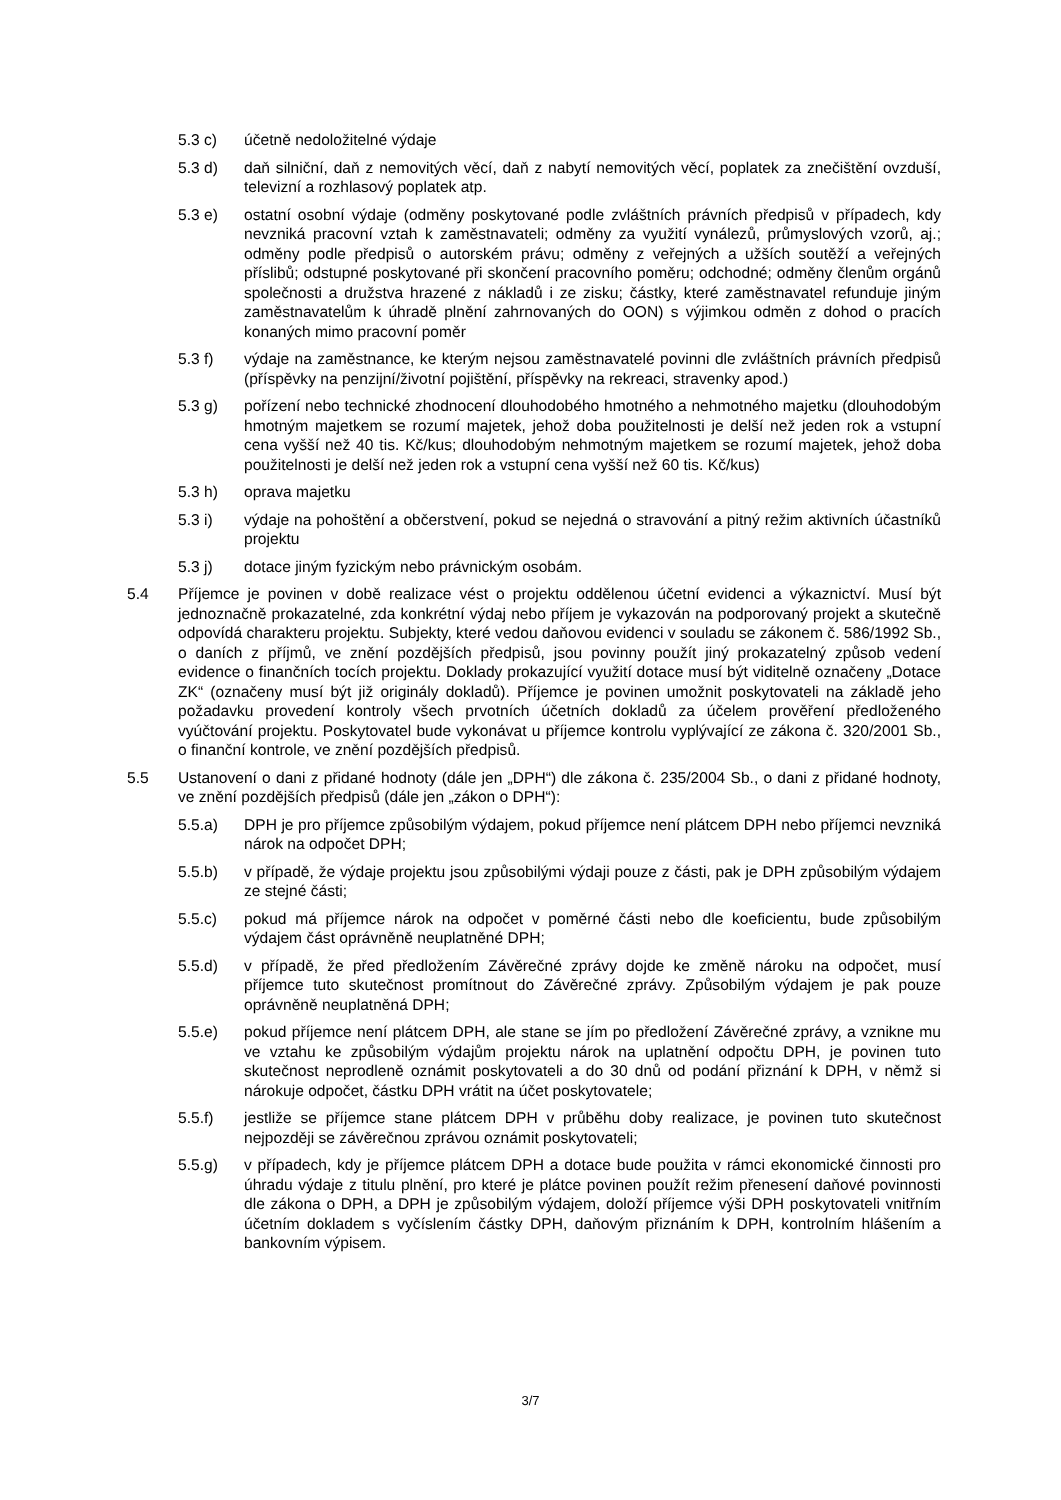5.3 c) účetně nedoložitelné výdaje
5.3 d) daň silniční, daň z nemovitých věcí, daň z nabytí nemovitých věcí, poplatek za znečištění ovzduší, televizní a rozhlasový poplatek atp.
5.3 e) ostatní osobní výdaje (odměny poskytované podle zvláštních právních předpisů v případech, kdy nevzniká pracovní vztah k zaměstnavateli; odměny za využití vynálezů, průmyslových vzorů, aj.; odměny podle předpisů o autorském právu; odměny z veřejných a užších soutěží a veřejných příslibů; odstupné poskytované při skončení pracovního poměru; odchodné; odměny členům orgánů společnosti a družstva hrazené z nákladů i ze zisku; částky, které zaměstnavatel refunduje jiným zaměstnavatelům k úhradě plnění zahrnovaných do OON) s výjimkou odměn z dohod o pracích konaných mimo pracovní poměr
5.3 f) výdaje na zaměstnance, ke kterým nejsou zaměstnavatelé povinni dle zvláštních právních předpisů (příspěvky na penzijní/životní pojištění, příspěvky na rekreaci, stravenky apod.)
5.3 g) pořízení nebo technické zhodnocení dlouhodobého hmotného a nehmotného majetku (dlouhodobým hmotným majetkem se rozumí majetek, jehož doba použitelnosti je delší než jeden rok a vstupní cena vyšší než 40 tis. Kč/kus; dlouhodobým nehmotným majetkem se rozumí majetek, jehož doba použitelnosti je delší než jeden rok a vstupní cena vyšší než 60 tis. Kč/kus)
5.3 h) oprava majetku
5.3 i) výdaje na pohoštění a občerstvení, pokud se nejedná o stravování a pitný režim aktivních účastníků projektu
5.3 j) dotace jiným fyzickým nebo právnickým osobám.
5.4 Příjemce je povinen v době realizace vést o projektu oddělenou účetní evidenci a výkaznictví. Musí být jednoznačně prokazatelné, zda konkrétní výdaj nebo příjem je vykazován na podporovaný projekt a skutečně odpovídá charakteru projektu. Subjekty, které vedou daňovou evidenci v souladu se zákonem č. 586/1992 Sb., o daních z příjmů, ve znění pozdějších předpisů, jsou povinny použít jiný prokazatelný způsob vedení evidence o finančních tocích projektu. Doklady prokazující využití dotace musí být viditelně označeny „Dotace ZK“ (označeny musí být již originály dokladů). Příjemce je povinen umožnit poskytovateli na základě jeho požadavku provedení kontroly všech prvotních účetních dokladů za účelem prověření předloženého vyúčtování projektu. Poskytovatel bude vykonávat u příjemce kontrolu vyplývající ze zákona č. 320/2001 Sb., o finanční kontrole, ve znění pozdějších předpisů.
5.5 Ustanovení o dani z přidané hodnoty (dále jen „DPH“) dle zákona č. 235/2004 Sb., o dani z přidané hodnoty, ve znění pozdějších předpisů (dále jen „zákon o DPH“):
5.5.a) DPH je pro příjemce způsobilým výdajem, pokud příjemce není plátcem DPH nebo příjemci nevzniká nárok na odpočet DPH;
5.5.b) v případě, že výdaje projektu jsou způsobilými výdaji pouze z části, pak je DPH způsobilým výdajem ze stejné části;
5.5.c) pokud má příjemce nárok na odpočet v poměrné části nebo dle koeficientu, bude způsobilým výdajem část oprávněně neuplatněné DPH;
5.5.d) v případě, že před předložením Závěrečné zprávy dojde ke změně nároku na odpočet, musí příjemce tuto skutečnost promítnout do Závěrečné zprávy. Způsobilým výdajem je pak pouze oprávněně neuplatněná DPH;
5.5.e) pokud příjemce není plátcem DPH, ale stane se jím po předložení Závěrečné zprávy, a vznikne mu ve vztahu ke způsobilým výdajům projektu nárok na uplatnění odpočtu DPH, je povinen tuto skutečnost neprodleně oznámit poskytovateli a do 30 dnů od podání přiznání k DPH, v němž si nárokuje odpočet, částku DPH vrátit na účet poskytovatele;
5.5.f) jestliže se příjemce stane plátcem DPH v průběhu doby realizace, je povinen tuto skutečnost nejpozději se závěrečnou zprávou oznámit poskytovateli;
5.5.g) v případech, kdy je příjemce plátcem DPH a dotace bude použita v rámci ekonomické činnosti pro úhradu výdaje z titulu plnění, pro které je plátce povinen použít režim přenesení daňové povinnosti dle zákona o DPH, a DPH je způsobilým výdajem, doloží příjemce výši DPH poskytovateli vnitřním účetním dokladem s vyčíslením částky DPH, daňovým přiznáním k DPH, kontrolním hlášením a bankovním výpisem.
3/7